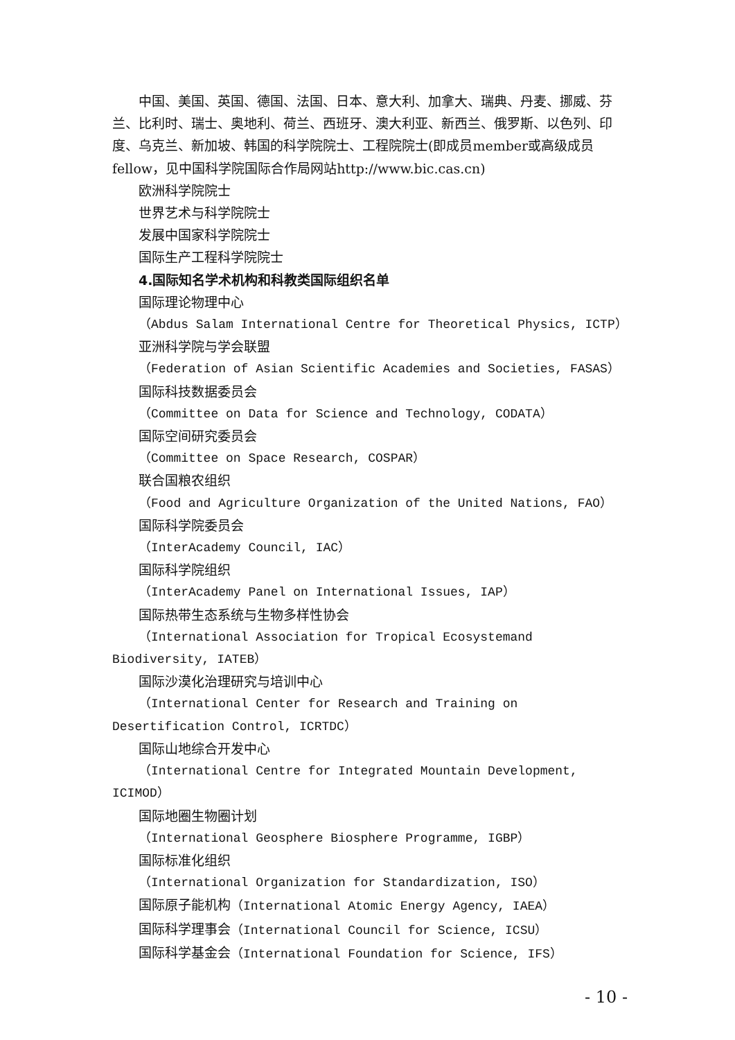中国、美国、英国、德国、法国、日本、意大利、加拿大、瑞典、丹麦、挪威、芬兰、比利时、瑞士、奥地利、荷兰、西班牙、澳大利亚、新西兰、俄罗斯、以色列、印度、乌克兰、新加坡、韩国的科学院院士、工程院院士(即成员member或高级成员fellow，见中国科学院国际合作局网站http://www.bic.cas.cn)
欧洲科学院院士
世界艺术与科学院院士
发展中国家科学院院士
国际生产工程科学院院士
4.国际知名学术机构和科教类国际组织名单
国际理论物理中心
（Abdus Salam International Centre for Theoretical Physics, ICTP）
亚洲科学院与学会联盟
（Federation of Asian Scientific Academies and Societies, FASAS）
国际科技数据委员会
（Committee on Data for Science and Technology, CODATA）
国际空间研究委员会
（Committee on Space Research, COSPAR）
联合国粮农组织
（Food and Agriculture Organization of the United Nations, FAO）
国际科学院委员会
（InterAcademy Council, IAC）
国际科学院组织
（InterAcademy Panel on International Issues, IAP）
国际热带生态系统与生物多样性协会
（International Association for Tropical Ecosystemand Biodiversity, IATEB）
国际沙漠化治理研究与培训中心
（International Center for Research and Training on Desertification Control, ICRTDC）
国际山地综合开发中心
（International Centre for Integrated Mountain Development, ICIMOD）
国际地圈生物圈计划
（International Geosphere Biosphere Programme, IGBP）
国际标准化组织
（International Organization for Standardization, ISO）
国际原子能机构（International Atomic Energy Agency, IAEA）
国际科学理事会（International Council for Science, ICSU）
国际科学基金会（International Foundation for Science, IFS）
- 10 -